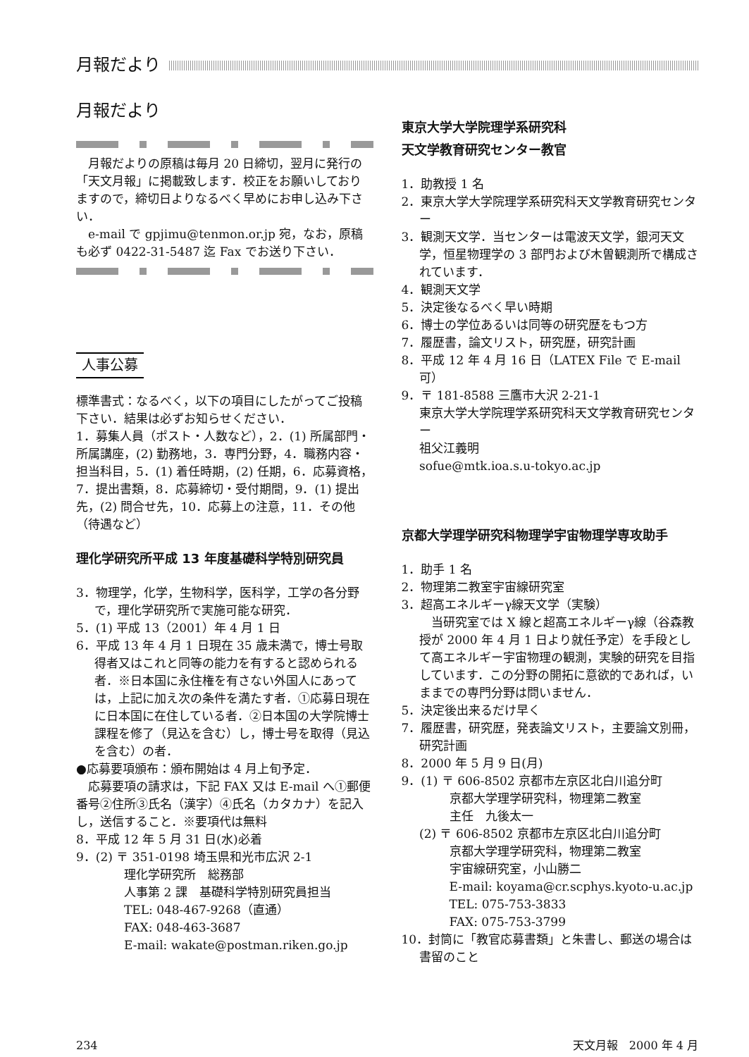月報だより
月報だより
月報だよりの原稿は毎月 20 日締切，翌月に発行の「天文月報」に掲載致します．校正をお願いしておりますので，締切日よりなるべく早めにお申し込み下さい．
e-mail で gpjimu@tenmon.or.jp 宛，なお，原稿も必ず 0422-31-5487 迄 Fax でお送り下さい．
人事公募
標準書式：なるべく，以下の項目にしたがってご投稿下さい．結果は必ずお知らせください．
1．募集人員（ポスト・人数など），2．(1) 所属部門・所属講座，(2) 勤務地，3．専門分野，4．職務内容・担当科目，5．(1) 着任時期，(2) 任期，6．応募資格，7．提出書類，8．応募締切・受付期間，9．(1) 提出先，(2) 問合せ先，10．応募上の注意，11．その他（待遇など）
理化学研究所平成 13 年度基礎科学特別研究員
3．物理学，化学，生物科学，医科学，工学の各分野で，理化学研究所で実施可能な研究．
5．(1) 平成 13（2001）年 4 月 1 日
6．平成 13 年 4 月 1 日現在 35 歳未満で，博士号取得者又はこれと同等の能力を有すると認められる者．※日本国に永住権を有さない外国人にあっては，上記に加え次の条件を満たす者．①応募日現在に日本国に在住している者．②日本国の大学院博士課程を修了（見込を含む）し，博士号を取得（見込を含む）の者．
●応募要項頒布：頒布開始は 4 月上旬予定．
応募要項の請求は，下記 FAX 又は E-mail へ①郵便番号②住所③氏名（漢字）④氏名（カタカナ）を記入し，送信すること．※要項代は無料
8．平成 12 年 5 月 31 日(水)必着
9．(2) 〒 351-0198 埼玉県和光市広沢 2-1
理化学研究所　総務部
人事第 2 課　基礎科学特別研究員担当
TEL: 048-467-9268（直通）
FAX: 048-463-3687
E-mail: wakate@postman.riken.go.jp
東京大学大学院理学系研究科
天文学教育研究センター教官
1．助教授 1 名
2．東京大学大学院理学系研究科天文学教育研究センター
3．観測天文学．当センターは電波天文学，銀河天文学，恒星物理学の 3 部門および木曽観測所で構成されています．
4．観測天文学
5．決定後なるべく早い時期
6．博士の学位あるいは同等の研究歴をもつ方
7．履歴書，論文リスト，研究歴，研究計画
8．平成 12 年 4 月 16 日（LATEX File で E-mail 可）
9．〒 181-8588 三鷹市大沢 2-21-1
東京大学大学院理学系研究科天文学教育研究センター
祖父江義明
sofue@mtk.ioa.s.u-tokyo.ac.jp
京都大学理学研究科物理学宇宙物理学専攻助手
1．助手 1 名
2．物理第二教室宇宙線研究室
3．超高エネルギーγ線天文学（実験）
　当研究室では X 線と超高エネルギーγ線（谷森教授が 2000 年 4 月 1 日より就任予定）を手段として高エネルギー宇宙物理の観測，実験的研究を目指しています．この分野の開拓に意欲的であれば，いままでの専門分野は問いません．
5．決定後出来るだけ早く
7．履歴書，研究歴，発表論文リスト，主要論文別冊，研究計画
8．2000 年 5 月 9 日(月)
9．(1) 〒 606-8502 京都市左京区北白川追分町
京都大学理学研究科，物理第二教室
主任　九後太一
(2) 〒 606-8502 京都市左京区北白川追分町
京都大学理学研究科，物理第二教室
宇宙線研究室，小山勝二
E-mail: koyama@cr.scphys.kyoto-u.ac.jp
TEL: 075-753-3833
FAX: 075-753-3799
10．封筒に「教官応募書類」と朱書し、郵送の場合は書留のこと
234 天文月報　2000 年 4 月